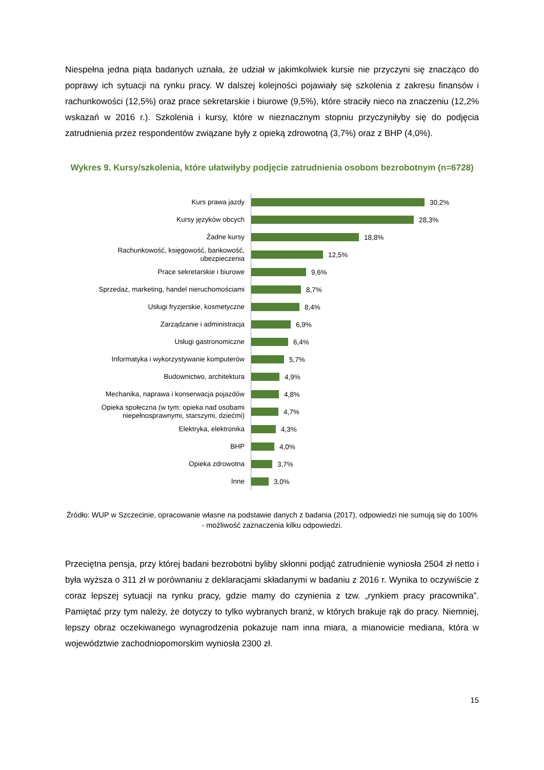Niespełna jedna piąta badanych uznała, że udział w jakimkolwiek kursie nie przyczyni się znacząco do poprawy ich sytuacji na rynku pracy. W dalszej kolejności pojawiały się szkolenia z zakresu finansów i rachunkowości (12,5%) oraz prace sekretarskie i biurowe (9,5%), które straciły nieco na znaczeniu (12,2% wskazań w 2016 r.). Szkolenia i kursy, które w nieznacznym stopniu przyczyniłyby się do podjęcia zatrudnienia przez respondentów związane były z opieką zdrowotną (3,7%) oraz z BHP (4,0%).
Wykres 9. Kursy/szkolenia, które ułatwiłyby podjęcie zatrudnienia osobom bezrobotnym (n=6728)
Kurs prawa jazdy
30,2%
Kursy języków obcych
28,3%
Żadne kursy
18,8%
Rachunkowość, księgowość, bankowość, ubezpieczenia
12,5%
Prace sekretarskie i biurowe
9,6%
Sprzedaż, marketing, handel nieruchomościami
8,7%
Usługi fryzjerskie, kosmetyczne
8,4%
Zarządzanie i administracja
6,9%
Usługi gastronomiczne
6,4%
Informatyka i wykorzystywanie komputerów
5,7%
Budownictwo, architektura
4,9%
Mechanika, naprawa i konserwacja pojazdów
4,8%
Opieka społeczna (w tym: opieka nad osobami niepełnosprawnymi, starszymi, dziećmi)
4,7%
Elektryka, elektronika
4,3%
BHP
4,0%
Opieka zdrowotna
3,7%
Inne
3,0%
Źródło: WUP w Szczecinie, opracowanie własne na podstawie danych z badania (2017), odpowiedzi nie sumują się do 100% - możliwość zaznaczenia kilku odpowiedzi.
Przeciętna pensja, przy której badani bezrobotni byliby skłonni podjąć zatrudnienie wyniosła 2504 zł netto i była wyższa o 311 zł w porównaniu z deklaracjami składanymi w badaniu z 2016 r. Wynika to oczywiście z coraz lepszej sytuacji na rynku pracy, gdzie mamy do czynienia z tzw. „rynkiem pracy pracownika”. Pamiętać przy tym należy, że dotyczy to tylko wybranych branż, w których brakuje rąk do pracy. Niemniej, lepszy obraz oczekiwanego wynagrodzenia pokazuje nam inna miara, a mianowicie mediana, która w województwie zachodniopomorskim wyniosła 2300 zł.
15